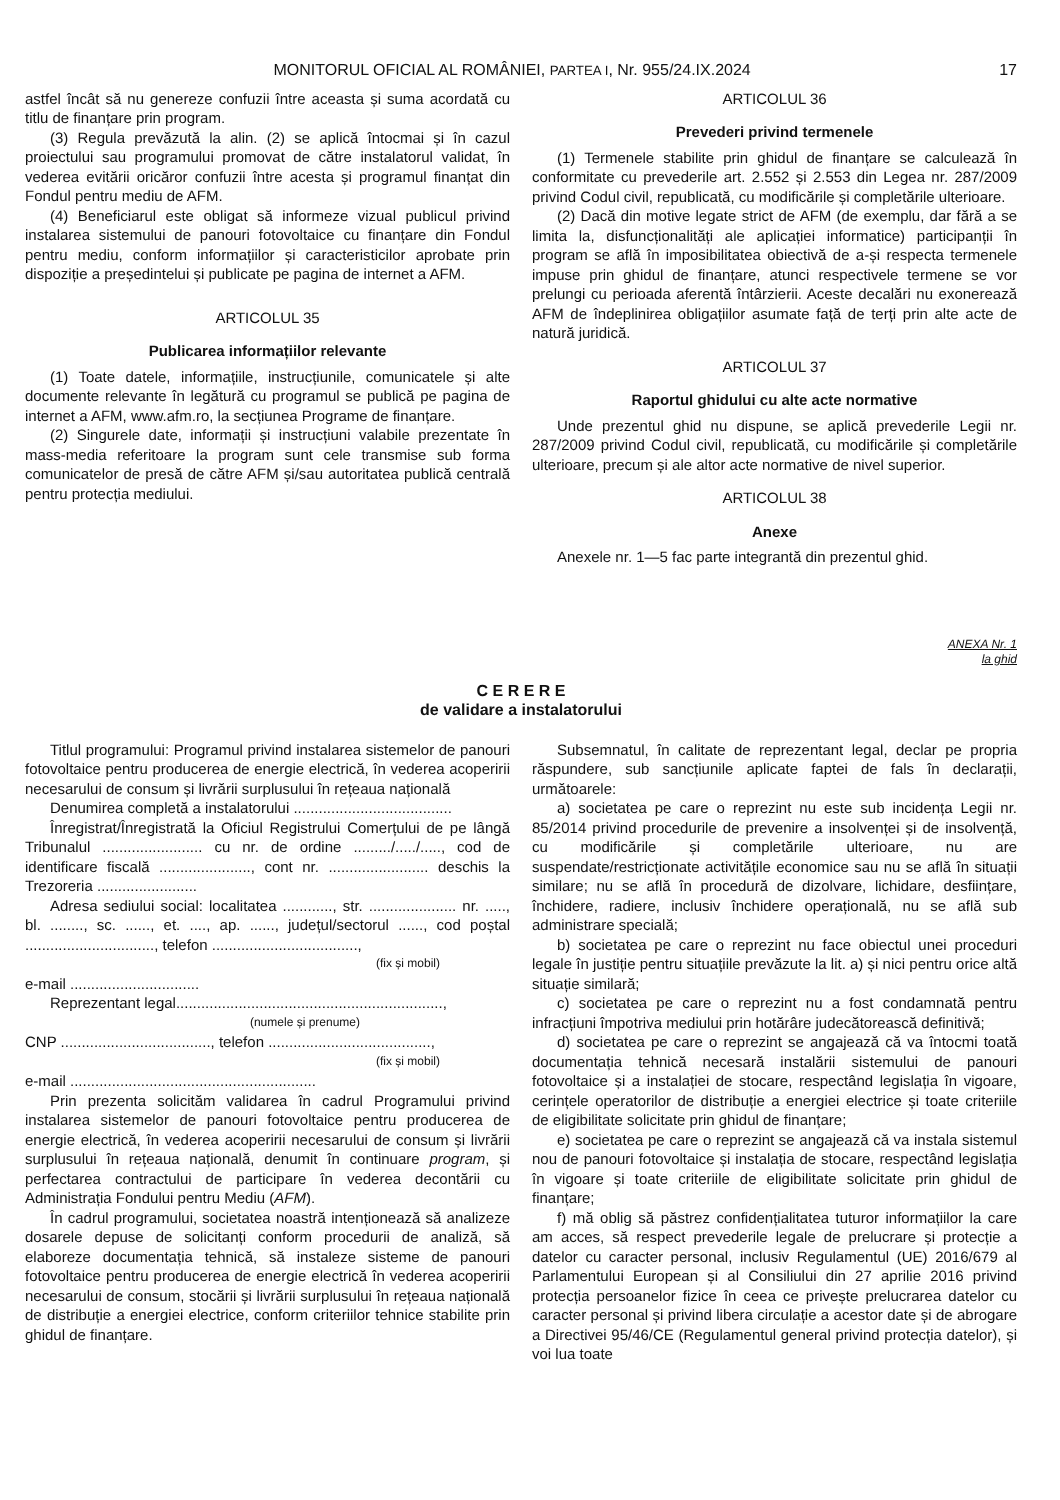MONITORUL OFICIAL AL ROMÂNIEI, PARTEA I, Nr. 955/24.IX.2024 17
astfel încât să nu genereze confuzii între aceasta și suma acordată cu titlu de finanțare prin program.
(3) Regula prevăzută la alin. (2) se aplică întocmai și în cazul proiectului sau programului promovat de către instalatorul validat, în vederea evitării oricăror confuzii între acesta și programul finanțat din Fondul pentru mediu de AFM.
(4) Beneficiarul este obligat să informeze vizual publicul privind instalarea sistemului de panouri fotovoltaice cu finanțare din Fondul pentru mediu, conform informațiilor și caracteristicilor aprobate prin dispoziție a președintelui și publicate pe pagina de internet a AFM.
ARTICOLUL 35
Publicarea informațiilor relevante
(1) Toate datele, informațiile, instrucțiunile, comunicatele și alte documente relevante în legătură cu programul se publică pe pagina de internet a AFM, www.afm.ro, la secțiunea Programe de finanțare.
(2) Singurele date, informații și instrucțiuni valabile prezentate în mass-media referitoare la program sunt cele transmise sub forma comunicatelor de presă de către AFM și/sau autoritatea publică centrală pentru protecția mediului.
ARTICOLUL 36
Prevederi privind termenele
(1) Termenele stabilite prin ghidul de finanțare se calculează în conformitate cu prevederile art. 2.552 și 2.553 din Legea nr. 287/2009 privind Codul civil, republicată, cu modificările și completările ulterioare.
(2) Dacă din motive legate strict de AFM (de exemplu, dar fără a se limita la, disfuncționalități ale aplicației informatice) participanții în program se află în imposibilitatea obiectivă de a-și respecta termenele impuse prin ghidul de finanțare, atunci respectivele termene se vor prelungi cu perioada aferentă întârzierii. Aceste decalări nu exonerează AFM de îndeplinirea obligațiilor asumate față de terți prin alte acte de natură juridică.
ARTICOLUL 37
Raportul ghidului cu alte acte normative
Unde prezentul ghid nu dispune, se aplică prevederile Legii nr. 287/2009 privind Codul civil, republicată, cu modificările și completările ulterioare, precum și ale altor acte normative de nivel superior.
ARTICOLUL 38
Anexe
Anexele nr. 1—5 fac parte integrantă din prezentul ghid.
ANEXA Nr. 1
la ghid
C E R E R E
de validare a instalatorului
Titlul programului: Programul privind instalarea sistemelor de panouri fotovoltaice pentru producerea de energie electrică, în vederea acoperirii necesarului de consum și livrării surplusului în rețeaua națională
Denumirea completă a instalatorului ......................................
Înregistrat/Înregistrată la Oficiul Registrului Comerțului de pe lângă Tribunalul ........................ cu nr. de ordine ........./...../....., cod de identificare fiscală ......................, cont nr. ........................ deschis la Trezoreria ........................
Adresa sediului social: localitatea ............, str. ..................... nr. ....., bl. ........, sc. ......, et. ...., ap. ......, județul/sectorul ......, cod poștal ..............................., telefon ...................................,
(fix și mobil)
e-mail ...............................
Reprezentant legal................................................................,
(numele și prenume)
CNP ...................................., telefon .......................................,
(fix și mobil)
e-mail ...........................................................
Prin prezenta solicităm validarea în cadrul Programului privind instalarea sistemelor de panouri fotovoltaice pentru producerea de energie electrică, în vederea acoperirii necesarului de consum și livrării surplusului în rețeaua națională, denumit în continuare program, și perfectarea contractului de participare în vederea decontării cu Administrația Fondului pentru Mediu (AFM).
În cadrul programului, societatea noastră intenționează să analizeze dosarele depuse de solicitanți conform procedurii de analiză, să elaboreze documentația tehnică, să instaleze sisteme de panouri fotovoltaice pentru producerea de energie electrică în vederea acoperirii necesarului de consum, stocării și livrării surplusului în rețeaua națională de distribuție a energiei electrice, conform criteriilor tehnice stabilite prin ghidul de finanțare.
Subsemnatul, în calitate de reprezentant legal, declar pe propria răspundere, sub sancțiunile aplicate faptei de fals în declarații, următoarele:
a) societatea pe care o reprezint nu este sub incidența Legii nr. 85/2014 privind procedurile de prevenire a insolvenței și de insolvență, cu modificările și completările ulterioare, nu are suspendate/restricționate activitățile economice sau nu se află în situații similare; nu se află în procedură de dizolvare, lichidare, desființare, închidere, radiere, inclusiv închidere operațională, nu se află sub administrare specială;
b) societatea pe care o reprezint nu face obiectul unei proceduri legale în justiție pentru situațiile prevăzute la lit. a) și nici pentru orice altă situație similară;
c) societatea pe care o reprezint nu a fost condamnată pentru infracțiuni împotriva mediului prin hotărâre judecătorească definitivă;
d) societatea pe care o reprezint se angajează că va întocmi toată documentația tehnică necesară instalării sistemului de panouri fotovoltaice și a instalației de stocare, respectând legislația în vigoare, cerințele operatorilor de distribuție a energiei electrice și toate criteriile de eligibilitate solicitate prin ghidul de finanțare;
e) societatea pe care o reprezint se angajează că va instala sistemul nou de panouri fotovoltaice și instalația de stocare, respectând legislația în vigoare și toate criteriile de eligibilitate solicitate prin ghidul de finanțare;
f) mă oblig să păstrez confidențialitatea tuturor informațiilor la care am acces, să respect prevederile legale de prelucrare și protecție a datelor cu caracter personal, inclusiv Regulamentul (UE) 2016/679 al Parlamentului European și al Consiliului din 27 aprilie 2016 privind protecția persoanelor fizice în ceea ce privește prelucrarea datelor cu caracter personal și privind libera circulație a acestor date și de abrogare a Directivei 95/46/CE (Regulamentul general privind protecția datelor), și voi lua toate